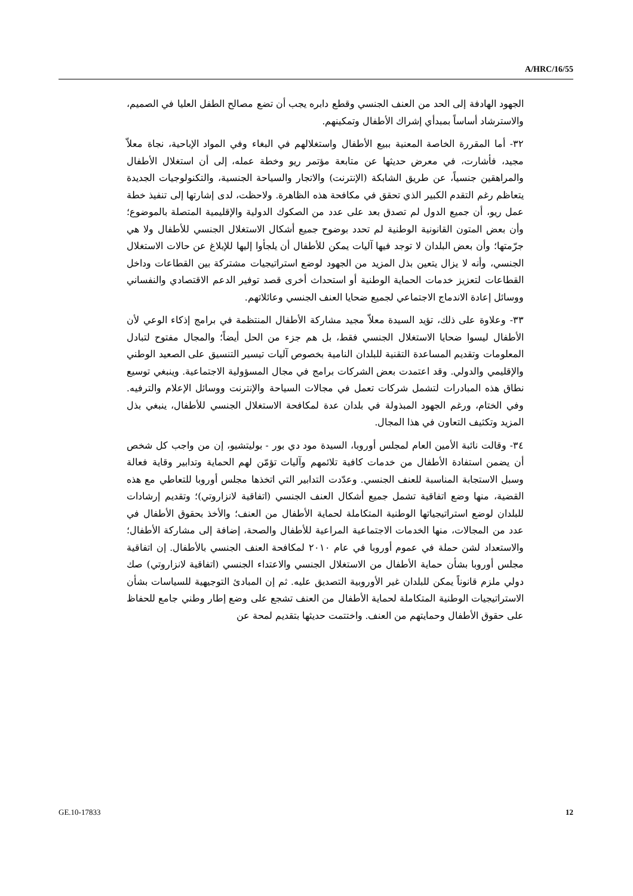A/HRC/16/55
الجهود الهادفة إلى الحد من العنف الجنسي وقطع دابره يجب أن تضع مصالح الطفل العليا في الصميم، والاسترشاد أساساً بمبدأي إشراك الأطفال وتمكينهم.
٣٢- أما المقررة الخاصة المعنية ببيع الأطفال واستغلالهم في البغاء وفي المواد الإباحية، نجاة معلاّ مجيد، فأشارت، في معرض حديثها عن متابعة مؤتمر ريو وخطة عمله، إلى أن استغلال الأطفال والمراهقين جنسياً، عن طريق الشابكة (الإنترنت) والاتجار والسياحة الجنسية، والتكنولوجيات الجديدة يتعاظم رغم التقدم الكبير الذي تحقق في مكافحة هذه الظاهرة. ولاحظت، لدى إشارتها إلى تنفيذ خطة عمل ريو، أن جميع الدول لم تصدق بعد على عدد من الصكوك الدولية والإقليمية المتصلة بالموضوع؛ وأن بعض المتون القانونية الوطنية لم تحدد بوضوح جميع أشكال الاستغلال الجنسي للأطفال ولا هي جرّمتها؛ وأن بعض البلدان لا توجد فيها آليات يمكن للأطفال أن يلجأوا إليها للإبلاغ عن حالات الاستغلال الجنسي، وأنه لا يزال يتعين بذل المزيد من الجهود لوضع استراتيجيات مشتركة بين القطاعات وداخل القطاعات لتعزيز خدمات الحماية الوطنية أو استحداث أخرى قصد توفير الدعم الاقتصادي والنفساني ووسائل إعادة الاندماج الاجتماعي لجميع ضحايا العنف الجنسي وعائلاتهم.
٣٣- وعلاوة على ذلك، تؤيد السيدة معلاّ مجيد مشاركة الأطفال المنتظمة في برامج إذكاء الوعي لأن الأطفال ليسوا ضحايا الاستغلال الجنسي فقط، بل هم جزء من الحل أيضاً؛ والمجال مفتوح لتبادل المعلومات وتقديم المساعدة التقنية للبلدان النامية بخصوص آليات تيسير التنسيق على الصعيد الوطني والإقليمي والدولي. وقد اعتمدت بعض الشركات برامج في مجال المسؤولية الاجتماعية. وينبغي توسيع نطاق هذه المبادرات لتشمل شركات تعمل في مجالات السياحة والإنترنت ووسائل الإعلام والترفيه. وفي الختام، ورغم الجهود المبذولة في بلدان عدة لمكافحة الاستغلال الجنسي للأطفال، ينبغي بذل المزيد وتكثيف التعاون في هذا المجال.
٣٤- وقالت نائبة الأمين العام لمجلس أوروبا، السيدة مود دي بور - بوليتشيو، إن من واجب كل شخص أن يضمن استفادة الأطفال من خدمات كافية تلائمهم وآليات تؤمّن لهم الحماية وتدابير وقاية فعالة وسبل الاستجابة المناسبة للعنف الجنسي. وعدّدت التدابير التي اتخذها مجلس أوروبا للتعاطي مع هذه القضية، منها وضع اتفاقية تشمل جميع أشكال العنف الجنسي (اتفاقية لانزاروتي)؛ وتقديم إرشادات للبلدان لوضع استراتيجياتها الوطنية المتكاملة لحماية الأطفال من العنف؛ والأخذ بحقوق الأطفال في عدد من المجالات، منها الخدمات الاجتماعية المراعية للأطفال والصحة، إضافة إلى مشاركة الأطفال؛ والاستعداد لشن حملة في عموم أوروبا في عام ٢٠١٠ لمكافحة العنف الجنسي بالأطفال. إن اتفاقية مجلس أوروبا بشأن حماية الأطفال من الاستغلال الجنسي والاعتداء الجنسي (اتفاقية لانزاروتي) صك دولي ملزم قانوناً يمكن للبلدان غير الأوروبية التصديق عليه. ثم إن المبادئ التوجيهية للسياسات بشأن الاستراتيجيات الوطنية المتكاملة لحماية الأطفال من العنف تشجع على وضع إطار وطني جامع للحفاظ على حقوق الأطفال وحمايتهم من العنف. واختتمت حديثها بتقديم لمحة عن
GE.10-17833 12